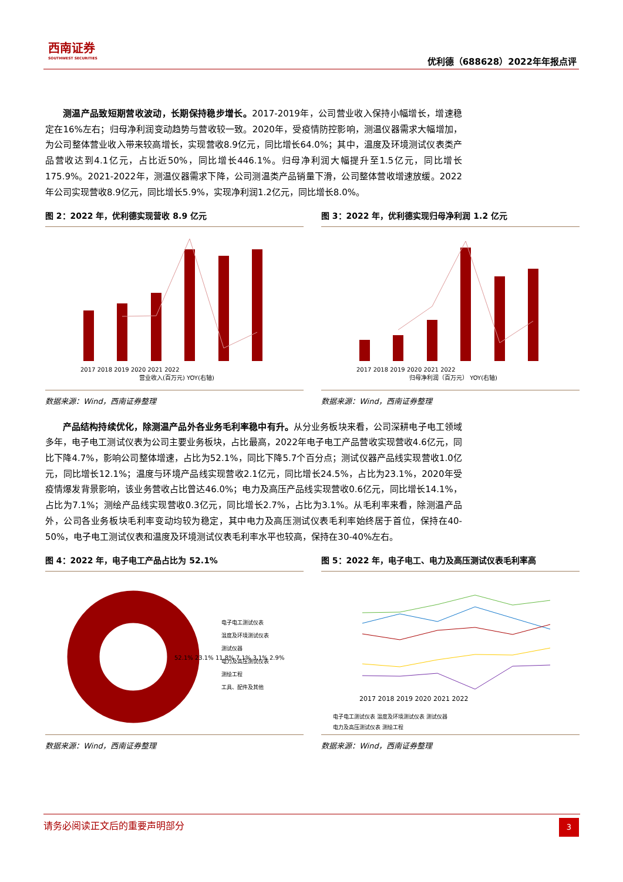西南证券
SOUTHWEST SECURITIES
优利德（688628）2022年年报点评
测温产品致短期营收波动，长期保持稳步增长。2017-2019年，公司营业收入保持小幅增长，增速稳定在16%左右；归母净利润变动趋势与营收较一致。2020年，受疫情防控影响，测温仪器需求大幅增加，为公司整体营业收入带来较高增长，实现营收8.9亿元，同比增长64.0%；其中，温度及环境测试仪表类产品营收达到4.1亿元，占比近50%，同比增长446.1%。归母净利润大幅提升至1.5亿元，同比增长175.9%。2021-2022年，测温仪器需求下降，公司测温类产品销量下滑，公司整体营收增速放缓。2022年公司实现营收8.9亿元，同比增长5.9%，实现净利润1.2亿元，同比增长8.0%。
图 2：2022 年，优利德实现营收 8.9 亿元
营业收入(百万元) YOY(右轴)
2017 2018 2019 2020 2021 2022
数据来源：Wind，西南证券整理
图 3：2022 年，优利德实现归母净利润 1.2 亿元
归母净利润（百万元） YOY(右轴)
2017 2018 2019 2020 2021 2022
数据来源：Wind，西南证券整理
产品结构持续优化，除测温产品外各业务毛利率稳中有升。从分业务板块来看，公司深耕电子电工领域多年，电子电工测试仪表为公司主要业务板块，占比最高，2022年电子电工产品营收实现营收4.6亿元，同比下降4.7%，影响公司整体增速，占比为52.1%，同比下降5.7个百分点；测试仪器产品线实现营收1.0亿元，同比增长12.1%；温度与环境产品线实现营收2.1亿元，同比增长24.5%，占比为23.1%，2020年受疫情爆发背景影响，该业务营收占比曾达46.0%；电力及高压产品线实现营收0.6亿元，同比增长14.1%，占比为7.1%；测绘产品线实现营收0.3亿元，同比增长2.7%，占比为3.1%。从毛利率来看，除测温产品外，公司各业务板块毛利率变动均较为稳定，其中电力及高压测试仪表毛利率始终居于首位，保持在40-50%，电子电工测试仪表和温度及环境测试仪表毛利率水平也较高，保持在30-40%左右。
图 4：2022 年，电子电工产品占比为 52.1%
52.1% 23.1% 11.8% 7.1% 3.1% 2.9%
电子电工测试仪表
温度及环境测试仪表
测试仪器
电力及高压测试仪表
测绘工程
工具、配件及其他
数据来源：Wind，西南证券整理
图 5：2022 年，电子电工、电力及高压测试仪表毛利率高
2017 2018 2019 2020 2021 2022
电子电工测试仪表 温度及环境测试仪表 测试仪器
电力及高压测试仪表 测绘工程
数据来源：Wind，西南证券整理
请务必阅读正文后的重要声明部分
3